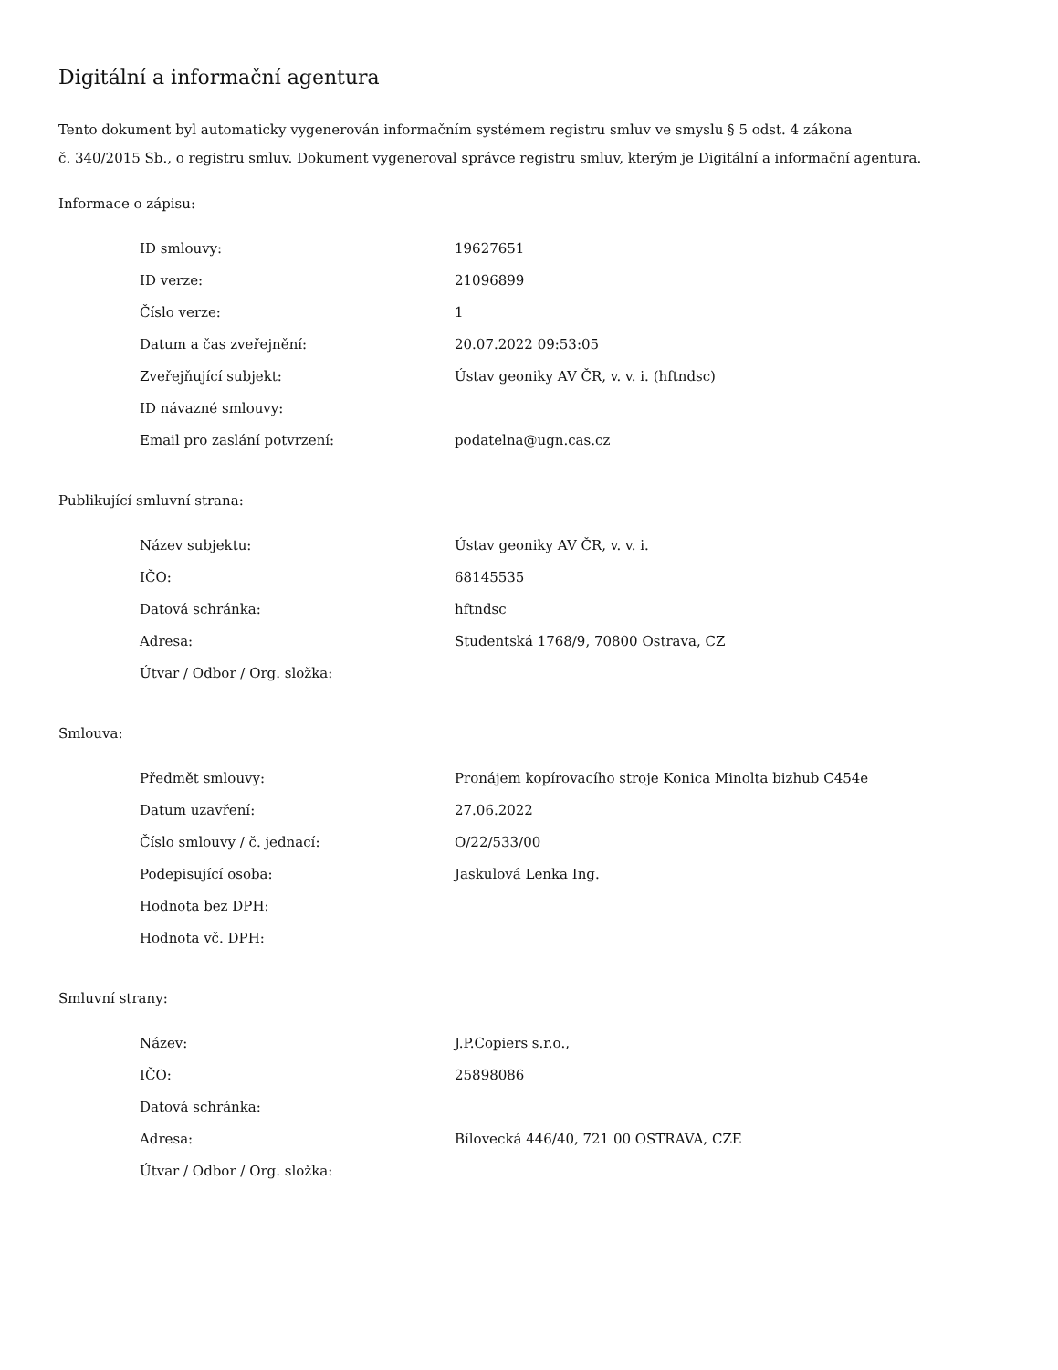Digitální a informační agentura
Tento dokument byl automaticky vygenerován informačním systémem registru smluv ve smyslu § 5 odst. 4 zákona
č. 340/2015 Sb., o registru smluv. Dokument vygeneroval správce registru smluv, kterým je Digitální a informační agentura.
Informace o zápisu:
| ID smlouvy: | 19627651 |
| ID verze: | 21096899 |
| Číslo verze: | 1 |
| Datum a čas zveřejnění: | 20.07.2022 09:53:05 |
| Zveřejňující subjekt: | Ústav geoniky AV ČR, v. v. i. (hftndsc) |
| ID návazné smlouvy: | |
| Email pro zaslání potvrzení: | podatelna@ugn.cas.cz |
Publikující smluvní strana:
| Název subjektu: | Ústav geoniky AV ČR, v. v. i. |
| IČO: | 68145535 |
| Datová schránka: | hftndsc |
| Adresa: | Studentská 1768/9, 70800 Ostrava, CZ |
| Útvar / Odbor / Org. složka: | |
Smlouva:
| Předmět smlouvy: | Pronájem kopírovacího stroje Konica Minolta bizhub C454e |
| Datum uzavření: | 27.06.2022 |
| Číslo smlouvy / č. jednací: | O/22/533/00 |
| Podepisující osoba: | Jaskulová Lenka Ing. |
| Hodnota bez DPH: | |
| Hodnota vč. DPH: | |
Smluvní strany:
| Název: | J.P.Copiers s.r.o., |
| IČO: | 25898086 |
| Datová schránka: | |
| Adresa: | Bílovecká 446/40, 721 00 OSTRAVA, CZE |
| Útvar / Odbor / Org. složka: | |